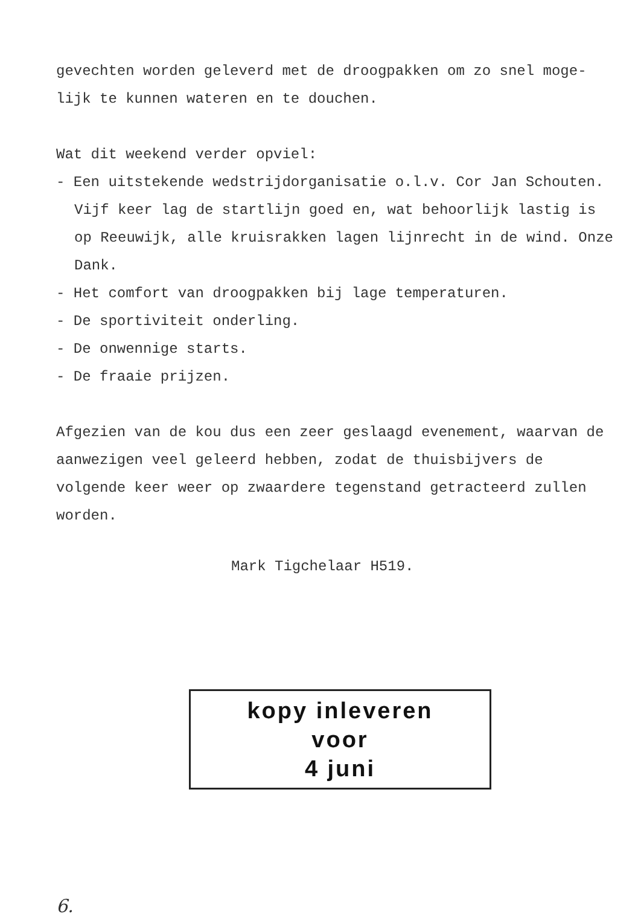gevechten worden geleverd met de droogpakken om zo snel moge-
lijk te kunnen wateren en te douchen.
Wat dit weekend verder opviel:
- Een uitstekende wedstrijdorganisatie o.l.v. Cor Jan Schouten. Vijf keer lag de startlijn goed en, wat behoorlijk lastig is op Reeuwijk, alle kruisrakken lagen lijnrecht in de wind. Onze Dank.
- Het comfort van droogpakken bij lage temperaturen.
- De sportiviteit onderling.
- De onwennige starts.
- De fraaie prijzen.
Afgezien van de kou dus een zeer geslaagd evenement, waarvan de aanwezigen veel geleerd hebben, zodat de thuisbijvers de volgende keer weer op zwaardere tegenstand getracteerd zullen worden.
Mark Tigchelaar H519.
kopy inleveren
voor
4 juni
6.